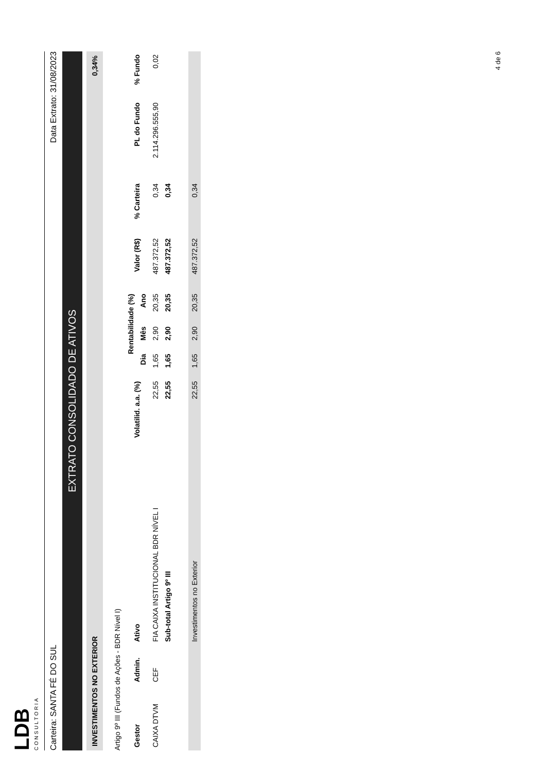LDB
CONSULTORIA
Carteira: SANTA FÉ DO SUL Data Extrato: 31/08/2023
EXTRATO CONSOLIDADO DE ATIVOS
INVESTIMENTOS NO EXTERIOR 0,34%
Artigo 9º III (Fundos de Ações - BDR Nível I)
| Gestor | Admin. | Ativo | Volatilid. a.a. (%) | Rentabilidade (%) | | | Valor (R$) | % Carteira | PL do Fundo | % Fundo |
| --- | --- | --- | --- | --- | --- | --- | --- | --- | --- | --- |
| | | | | Dia | Mês | Ano | | | | |
| CAIXA DTVM | CEF | FIA CAIXA INSTITUCIONAL BDR NÍVEL I | 22,55 | 1,65 | 2,90 | 20,35 | 487.372,52 | 0,34 | 2.114.296.555,90 | 0,02 |
| | | Sub-total Artigo 9º III | 22,55 | 1,65 | 2,90 | 20,35 | 487.372,52 | 0,34 | | |
| | | Investimentos no Exterior | 22,55 | 1,65 | 2,90 | 20,35 | 487.372,52 | 0,34 | | |
4 de 6